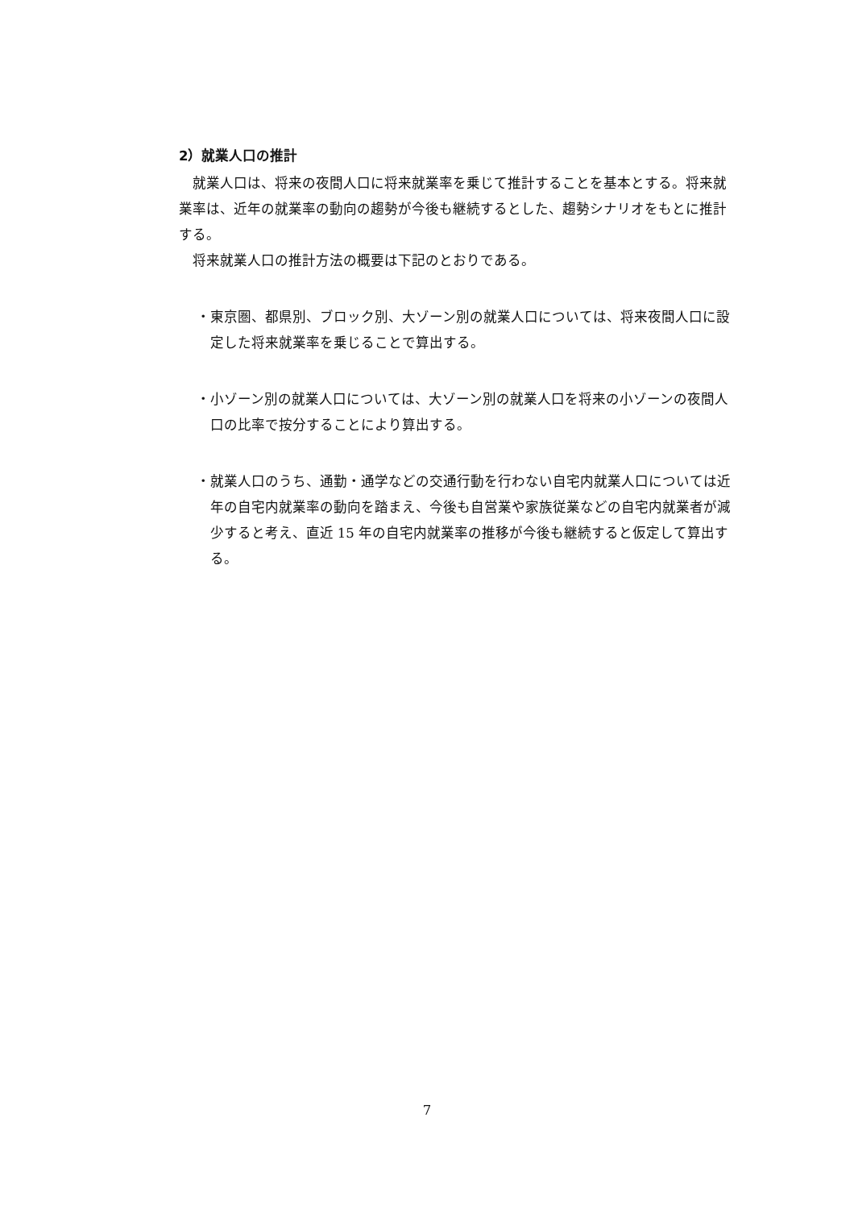2）就業人口の推計
就業人口は、将来の夜間人口に将来就業率を乗じて推計することを基本とする。将来就業率は、近年の就業率の動向の趨勢が今後も継続するとした、趨勢シナリオをもとに推計する。
将来就業人口の推計方法の概要は下記のとおりである。
・東京圏、都県別、ブロック別、大ゾーン別の就業人口については、将来夜間人口に設定した将来就業率を乗じることで算出する。
・小ゾーン別の就業人口については、大ゾーン別の就業人口を将来の小ゾーンの夜間人口の比率で按分することにより算出する。
・就業人口のうち、通勤・通学などの交通行動を行わない自宅内就業人口については近年の自宅内就業率の動向を踏まえ、今後も自営業や家族従業などの自宅内就業者が減少すると考え、直近 15 年の自宅内就業率の推移が今後も継続すると仮定して算出する。
7